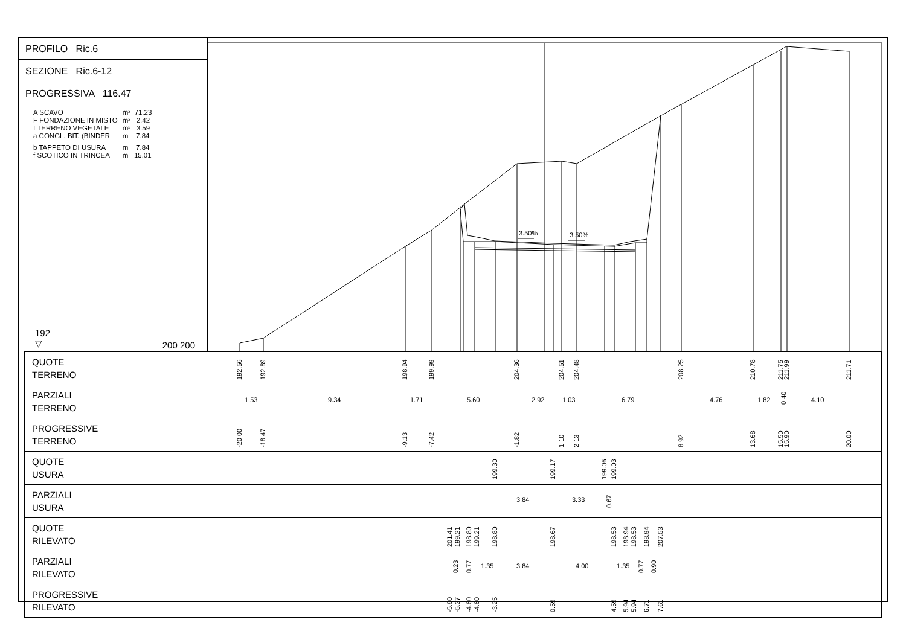PROFILO Ric.6
SEZIONE Ric.6-12
PROGRESSIVA 116.47
| A SCAVO | m² 71.23 |
| F FONDAZIONE IN MISTO | m² 2.42 |
| I TERRENO VEGETALE | m² 3.59 |
| a CONGL. BIT. (BINDER | m 7.84 |
| b TAPPETO DI USURA | m 7.84 |
| f SCOTICO IN TRINCEA | m 15.01 |
192
▽
200 200
3.50%
3.50%
| QUOTE TERRENO | 192.56 192.89 198.94 199.99 204.36 204.51 204.48 208.25 210.78 211.75 211.99 211.71 |
| PARZIALI TERRENO | 1.53 9.34 1.71 5.60 2.92 1.03 6.79 4.76 1.82 0.40 4.10 |
| PROGRESSIVE TERRENO | -20.00 -18.47 -9.13 -7.42 -1.82 1.10 2.13 8.92 13.68 15.50 15.90 20.00 |
| QUOTE USURA | 199.30 199.17 199.05 199.03 |
| PARZIALI USURA | 3.84 3.33 0.67 |
| QUOTE RILEVATO | 201.41 199.21 198.80 199.21 198.80 198.67 198.53 198.94 198.53 198.94 207.53 |
| PARZIALI RILEVATO | 0.23 0.77 1.35 3.84 4.00 1.35 0.77 0.90 |
| PROGRESSIVE RILEVATO | -5.60 -5.37 -4.60 -4.60 -3.25 0.59 4.59 5.94 5.94 6.71 7.61 |